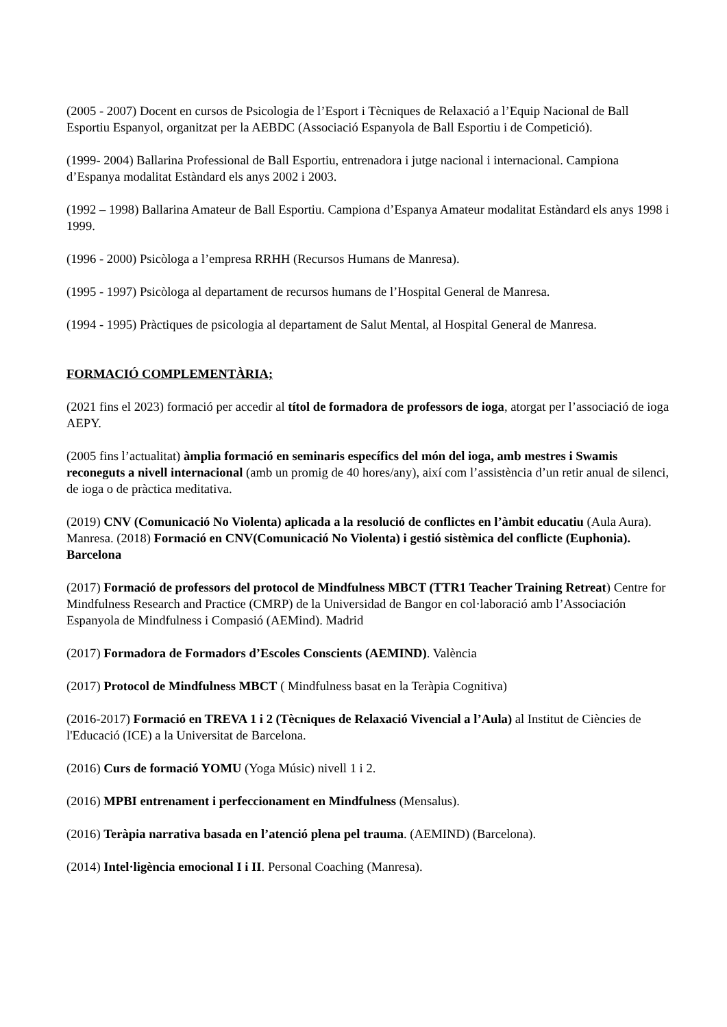(2005 - 2007) Docent en cursos de Psicologia de l’Esport i Tècniques de Relaxació a l’Equip Nacional de Ball Esportiu Espanyol, organitzat per la AEBDC (Associació Espanyola de Ball Esportiu i de Competició).
(1999- 2004) Ballarina Professional de Ball Esportiu, entrenadora i jutge nacional i internacional. Campiona d’Espanya modalitat Estàndard els anys 2002 i 2003.
(1992 – 1998) Ballarina Amateur de Ball Esportiu. Campiona d’Espanya Amateur modalitat Estàndard els anys 1998 i 1999.
(1996 - 2000) Psicòloga a l’empresa RRHH (Recursos Humans de Manresa).
(1995 - 1997) Psicòloga al departament de recursos humans de l’Hospital General de Manresa.
(1994 - 1995) Pràctiques de psicologia al departament de Salut Mental, al Hospital General de Manresa.
FORMACIÓ COMPLEMENTÀRIA;
(2021 fins el 2023) formació per accedir al títol de formadora de professors de ioga, atorgat per l’associació de ioga AEPY.
(2005 fins l’actualitat) àmplia formació en seminaris específics del món del ioga, amb mestres i Swamis reconeguts a nivell internacional (amb un promig de 40 hores/any), així com l’assistència d’un retir anual de silenci, de ioga o de pràctica meditativa.
(2019) CNV (Comunicació No Violenta) aplicada a la resolució de conflictes en l’àmbit educatiu (Aula Aura). Manresa. (2018) Formació en CNV(Comunicació No Violenta) i gestió sistèmica del conflicte (Euphonia). Barcelona
(2017) Formació de professors del protocol de Mindfulness MBCT (TTR1 Teacher Training Retreat) Centre for Mindfulness Research and Practice (CMRP) de la Universidad de Bangor en col·laboració amb l’Associación Espanyola de Mindfulness i Compasió (AEMind). Madrid
(2017) Formadora de Formadors d’Escoles Conscients (AEMIND). València
(2017) Protocol de Mindfulness MBCT ( Mindfulness basat en la Teràpia Cognitiva)
(2016-2017) Formació en TREVA 1 i 2 (Tècniques de Relaxació Vivencial a l’Aula) al Institut de Ciències de l'Educació (ICE) a la Universitat de Barcelona.
(2016) Curs de formació YOMU (Yoga Músic) nivell 1 i 2.
(2016) MPBI entrenament i perfeccionament en Mindfulness (Mensalus).
(2016) Teràpia narrativa basada en l’atenció plena pel trauma. (AEMIND) (Barcelona).
(2014) Intel·ligència emocional I i II. Personal Coaching (Manresa).